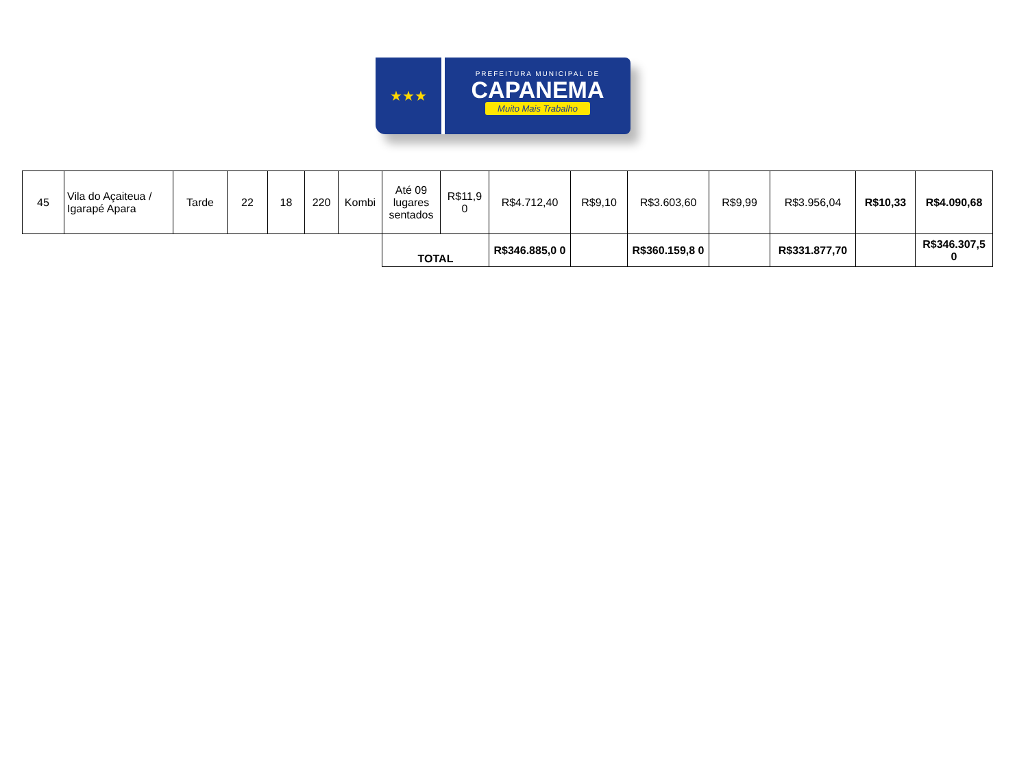★★★
PREFEITURA MUNICIPAL DE
CAPANEMA
Muito Mais Trabalho
| 45 | Vila do Açaiteua / Igarapé Apara | Tarde | 22 | 18 | 220 | Kombi | Até 09 lugares sentados | R$11,9 0 | R$4.712,40 | R$9,10 | R$3.603,60 | R$9,99 | R$3.956,04 | R$10,33 | R$4.090,68 |
| | | | | | | | TOTAL | | R$346.885,0 0 | | R$360.159,8 0 | | R$331.877,70 | | R$346.307,5 0 |